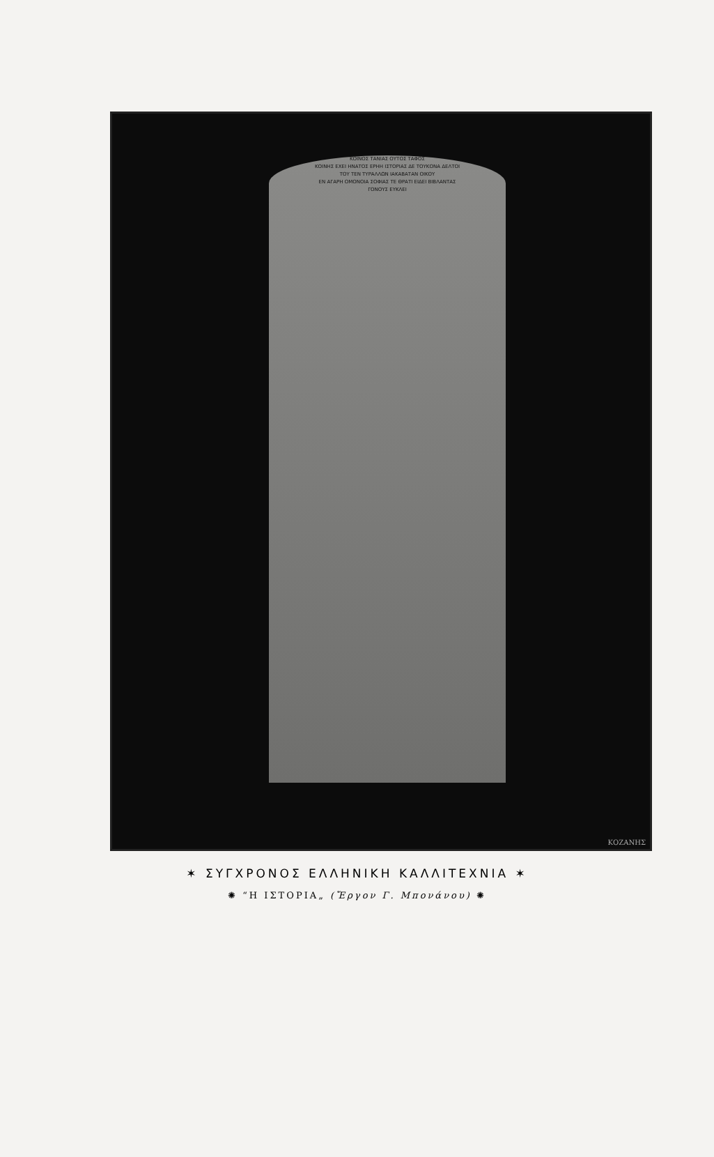ΚΟΙΝΟΣ ΤΑΝΙΑΣ ΟΥΤΟΣ ΤΑΦΟΣ
ΚΟΙΝΗΣ ΕΧΕΙ ΗΝΑΤΟΣ ΕΡΗΗ ΙΣΤΟΡΙΑΣ ΔΕ ΤΟΥΚΟΝΑ ΔΕΛΤΟΙ
ΤΟΥ ΤΕΝ ΤΥΡΑΛΛΩΝ ΙΑΚΑΒΑΤΑΝ ΟΙΚΟΥ
ΕΝ ΑΓΑΡΗ ΟΜΟΝΟΙΑ ΣΟΦΙΑΣ ΤΕ ΘΡΑΤΙ ΕΙΔΕΙ ΒΙΒΛΑΝΤΑΣ
ΓΟΝΟΥΣ ΕΥΚΛΕΙ
ΚΟΖΑΝΗΣ
✶ ΣΥΓΧΡΟΝΟΣ ΕΛΛΗΝΙΚΗ ΚΑΛΛΙΤΕΧΝΙΑ ✶
✺ “Η ΙΣΤΟΡΙΑ„ (Ἔργον Γ. Μπονάνου) ✺